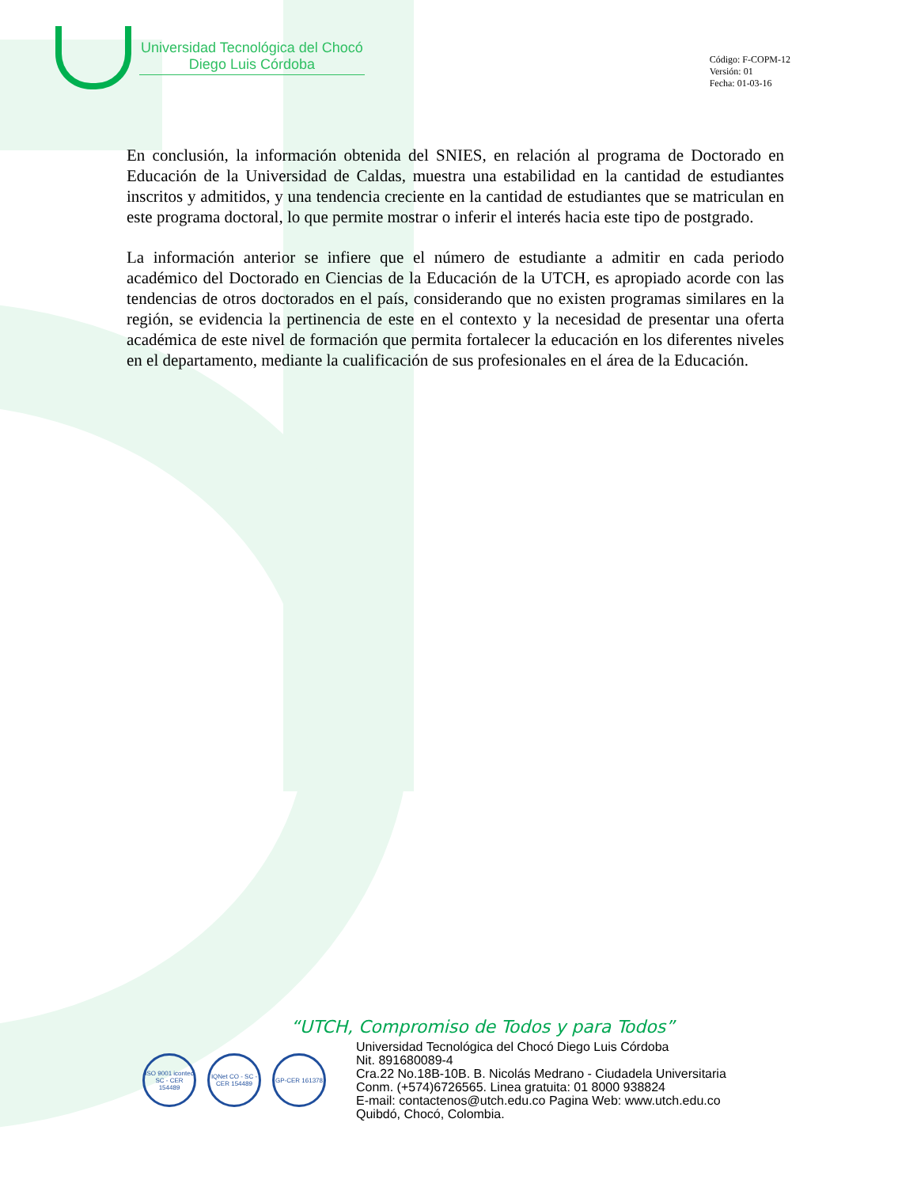Universidad Tecnológica del Chocó
Diego Luis Córdoba
Código: F-COPM-12
Versión: 01
Fecha: 01-03-16
En conclusión, la información obtenida del SNIES, en relación al programa de Doctorado en Educación de la Universidad de Caldas, muestra una estabilidad en la cantidad de estudiantes inscritos y admitidos, y una tendencia creciente en la cantidad de estudiantes que se matriculan en este programa doctoral, lo que permite mostrar o inferir el interés hacia este tipo de postgrado.
La información anterior se infiere que el número de estudiante a admitir en cada periodo académico del Doctorado en Ciencias de la Educación de la UTCH, es apropiado acorde con las tendencias de otros doctorados en el país, considerando que no existen programas similares en la región, se evidencia la pertinencia de este en el contexto y la necesidad de presentar una oferta académica de este nivel de formación que permita fortalecer la educación en los diferentes niveles en el departamento, mediante la cualificación de sus profesionales en el área de la Educación.
“UTCH, Compromiso de Todos y para Todos”
ISO 9001 icontec SC - CER 154489
IQNet CO - SC - CER 154489
GP-CER 161378
Universidad Tecnológica del Chocó Diego Luis Córdoba
Nit. 891680089-4
Cra.22 No.18B-10B. B. Nicolás Medrano - Ciudadela Universitaria
Conm. (+574)6726565. Linea gratuita: 01 8000 938824
E-mail: contactenos@utch.edu.co Pagina Web: www.utch.edu.co
Quibdó, Chocó, Colombia.